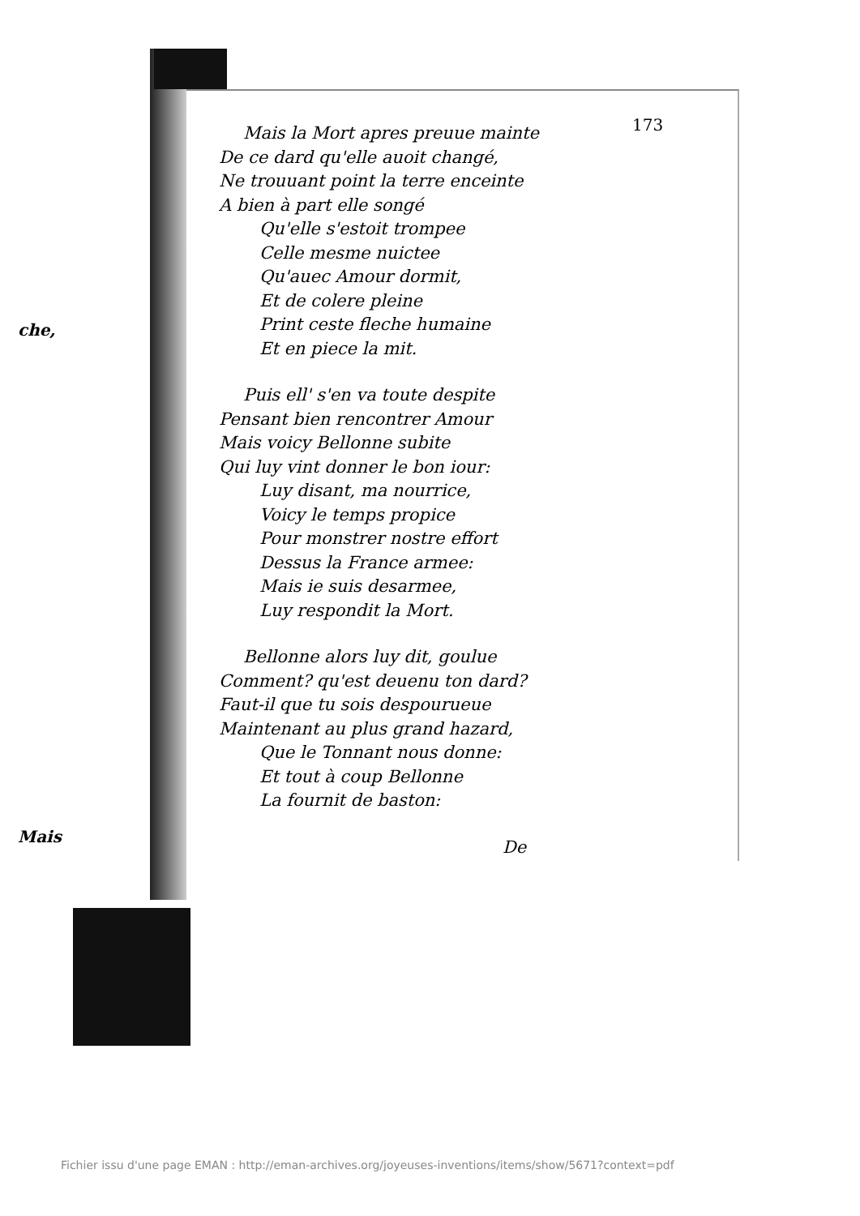che,
Mais
173
Mais la Mort apres preuue mainte
De ce dard qu'elle auoit changé,
Ne trouuant point la terre enceinte
A bien à part elle songé
Qu'elle s'estoit trompee
Celle mesme nuictee
Qu'auec Amour dormit,
Et de colere pleine
Print ceste fleche humaine
Et en piece la mit.
Puis ell' s'en va toute despite
Pensant bien rencontrer Amour
Mais voicy Bellonne subite
Qui luy vint donner le bon iour:
Luy disant, ma nourrice,
Voicy le temps propice
Pour monstrer nostre effort
Dessus la France armee:
Mais ie suis desarmee,
Luy respondit la Mort.
Bellonne alors luy dit, goulue
Comment? qu'est deuenu ton dard?
Faut-il que tu sois despourueue
Maintenant au plus grand hazard,
Que le Tonnant nous donne:
Et tout à coup Bellonne
La fournit de baston:
De
Fichier issu d'une page EMAN : http://eman-archives.org/joyeuses-inventions/items/show/5671?context=pdf